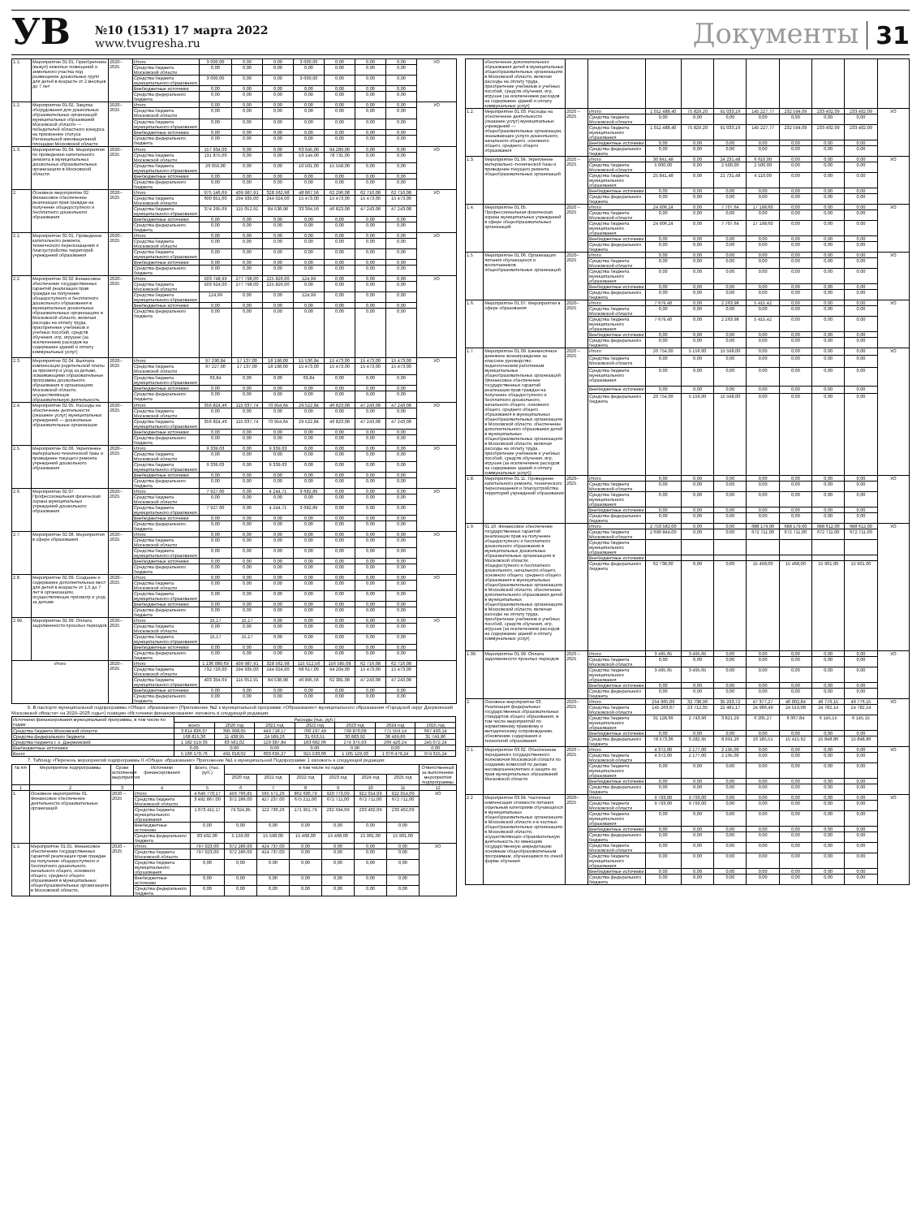УВ
№10 (1531) 17 марта 2022
www.tvugresha.ru
Документы
31
| 1.1. | Мероприятие 01.01. Приобретение (выкуп) нежилых помещений и земельного участка под размещение дошкольных групп для детей в возрасте от 2 месяцев до 7 лет | 2020–2025 | Итого | 3 000,00 | 0,00 | 0,00 | 3 000,00 | 0,00 | 0,00 | 0,00 | УО |
| | | | Средства бюджета Московской области | 0,00 | 0,00 | 0,00 | 0,00 | 0,00 | 0,00 | 0,00 | |
| | | | Средства бюджета муниципального образования | 3 000,00 | 0,00 | 0,00 | 3 000,00 | 0,00 | 0,00 | 0,00 | |
| | | | Внебюджетные источники | 0,00 | 0,00 | 0,00 | 0,00 | 0,00 | 0,00 | 0,00 | |
| | | | Средства федерального бюджета | 0,00 | 0,00 | 0,00 | 0,00 | 0,00 | 0,00 | 0,00 | |
| 1.2. | Мероприятие 01.02. Закупка оборудования для дошкольных образовательных организаций муниципальных образований Московской области — победителей областного конкурса на присвоение статуса Региональной инновационной площадки Московской области | 2020–2025 | Итого | 0,00 | 0,00 | 0,00 | 0,00 | 0,00 | 0,00 | 0,00 | УО |
| | | | Средства бюджета Московской области | 0,00 | 0,00 | 0,00 | 0,00 | 0,00 | 0,00 | 0,00 | |
| | | | Средства бюджета муниципального образования | 0,00 | 0,00 | 0,00 | 0,00 | 0,00 | 0,00 | 0,00 | |
| | | | Внебюджетные источники | 0,00 | 0,00 | 0,00 | 0,00 | 0,00 | 0,00 | 0,00 | |
| | | | Средства федерального бюджета | 0,00 | 0,00 | 0,00 | 0,00 | 0,00 | 0,00 | 0,00 | |
| 1.3. | Мероприятие 01.04. Мероприятия по проведению капитального ремонта в муниципальных дошкольных образовательных организациях в Московской области | 2020–2025 | Итого | 157 934,00 | 0,00 | 0,00 | 63 645,00 | 94 289,00 | 0,00 | 0,00 | УО |
| | | | Средства бюджета Московской области | 131 875,00 | 0,00 | 0,00 | 53 144,00 | 78 731,00 | 0,00 | 0,00 | |
| | | | Средства бюджета муниципального образования | 26 059,00 | 0,00 | 0,00 | 10 501,00 | 15 558,00 | 0,00 | 0,00 | |
| | | | Внебюджетные источники | 0,00 | 0,00 | 0,00 | 0,00 | 0,00 | 0,00 | 0,00 | |
| | | | Средства федерального бюджета | 0,00 | 0,00 | 0,00 | 0,00 | 0,00 | 0,00 | 0,00 | |
| 2. | Основное мероприятие 02. Финансовое обеспечение реализации прав граждан на получение общедоступного и бесплатного дошкольного образования | 2020–2025 | Итого | 975 146,69 | 409 987,91 | 328 562,98 | 48 867,56 | 62 296,08 | 62 716,08 | 62 716,08 | УО |
| | | | Средства бюджета Московской области | 600 851,00 | 294 935,00 | 244 024,00 | 15 473,00 | 15 473,00 | 15 473,00 | 15 473,00 | |
| | | | Средства бюджета муниципального образования | 374 295,69 | 115 052,91 | 84 538,98 | 33 394,56 | 46 823,08 | 47 243,08 | 47 243,08 | |
| | | | Внебюджетные источники | 0,00 | 0,00 | 0,00 | 0,00 | 0,00 | 0,00 | 0,00 | |
| | | | Средства федерального бюджета | 0,00 | 0,00 | 0,00 | 0,00 | 0,00 | 0,00 | 0,00 | |
| 2.1. | Мероприятие 02.01. Проведение капитального ремонта, технического переоснащения и благоустройства территорий учреждений образования | 2020–2025 | Итого | 0,00 | 0,00 | 0,00 | 0,00 | 0,00 | 0,00 | 0,00 | УО |
| | | | Средства бюджета Московской области | 0,00 | 0,00 | 0,00 | 0,00 | 0,00 | 0,00 | 0,00 | |
| | | | Средства бюджета муниципального образования | 0,00 | 0,00 | 0,00 | 0,00 | 0,00 | 0,00 | 0,00 | |
| | | | Внебюджетные источники | 0,00 | 0,00 | 0,00 | 0,00 | 0,00 | 0,00 | 0,00 | |
| | | | Средства федерального бюджета | 0,00 | 0,00 | 0,00 | 0,00 | 0,00 | 0,00 | 0,00 | |
| 2.2. | Мероприятие 02.02 Финансовое обеспечение государственных гарантий реализации прав граждан на получение общедоступного и бесплатного дошкольного образования в муниципальных дошкольных образовательных организациях в Московской области, включая расходы на оплату труда, приобретение учебников и учебных пособий, средств обучения, игр, игрушек (за исключением расходов на содержание зданий и оплату коммунальных услуг) | 2020–2025 | Итого | 503 748,99 | 277 798,00 | 225 826,00 | 124,99 | 0,00 | 0,00 | 0,00 | УО |
| | | | Средства бюджета Московской области | 503 624,00 | 277 798,00 | 225 826,00 | 0,00 | 0,00 | 0,00 | 0,00 | |
| | | | Средства бюджета муниципального образования | 124,99 | 0,00 | 0,00 | 124,99 | 0,00 | 0,00 | 0,00 | |
| | | | Внебюджетные источники | 0,00 | 0,00 | 0,00 | 0,00 | 0,00 | 0,00 | 0,00 | |
| | | | Средства федерального бюджета | 0,00 | 0,00 | 0,00 | 0,00 | 0,00 | 0,00 | 0,00 | |
| 2.3. | Мероприятие 02.04. Выплата компенсации родительской платы за присмотр и уход за детьми, осваивающими образовательные программы дошкольного образования в организациях Московской области, осуществляющих образовательную деятельность | 2020–2025 | Итого | 97 290,84 | 17 137,00 | 18 198,00 | 15 536,84 | 15 473,00 | 15 473,00 | 15 473,00 | УО |
| | | | Средства бюджета Московской области | 97 227,00 | 17 137,00 | 18 198,00 | 15 473,00 | 15 473,00 | 15 473,00 | 15 473,00 | |
| | | | Средства бюджета муниципального образования | 63,84 | 0,00 | 0,00 | 63,84 | 0,00 | 0,00 | 0,00 | |
| | | | Внебюджетные источники | 0,00 | 0,00 | 0,00 | 0,00 | 0,00 | 0,00 | 0,00 | |
| | | | Средства федерального бюджета | 0,00 | 0,00 | 0,00 | 0,00 | 0,00 | 0,00 | 0,00 | |
| 2.4. | Мероприятие 02.05. Расходы на обеспечение деятельности (оказание услуг) муниципальных учреждений — дошкольные образовательные организации | 2020–2025 | Итого | 356 824,46 | 115 037,74 | 70 954,64 | 29 522,84 | 46 823,08 | 47 243,08 | 47 243,08 | УО |
| | | | Средства бюджета Московской области | 0,00 | 0,00 | 0,00 | 0,00 | 0,00 | 0,00 | 0,00 | |
| | | | Средства бюджета муниципального образования | 356 824,46 | 115 037,74 | 70 954,64 | 29 522,84 | 46 823,08 | 47 243,08 | 47 243,08 | |
| | | | Внебюджетные источники | 0,00 | 0,00 | 0,00 | 0,00 | 0,00 | 0,00 | 0,00 | |
| | | | Средства федерального бюджета | 0,00 | 0,00 | 0,00 | 0,00 | 0,00 | 0,00 | 0,00 | |
| 2.5. | Мероприятие 02.06. Укрепление материально-технической базы и проведение текущего ремонта учреждений дошкольного образования | 2020–2025 | Итого | 9 339,63 | 0,00 | 9 339,63 | 0,00 | 0,00 | 0,00 | 0,00 | УО |
| | | | Средства бюджета Московской области | 0,00 | 0,00 | 0,00 | 0,00 | 0,00 | 0,00 | 0,00 | |
| | | | Средства бюджета муниципального образования | 9 339,63 | 0,00 | 9 339,63 | 0,00 | 0,00 | 0,00 | 0,00 | |
| | | | Внебюджетные источники | 0,00 | 0,00 | 0,00 | 0,00 | 0,00 | 0,00 | 0,00 | |
| | | | Средства федерального бюджета | 0,00 | 0,00 | 0,00 | 0,00 | 0,00 | 0,00 | 0,00 | |
| 2.6. | Мероприятие 02.07. Профессиональная физическая охрана муниципальных учреждений дошкольного образования | 2020–2025 | Итого | 7 927,60 | 0,00 | 4 244,71 | 3 682,89 | 0,00 | 0,00 | 0,00 | УО |
| | | | Средства бюджета Московской области | 0,00 | 0,00 | 0,00 | 0,00 | 0,00 | 0,00 | 0,00 | |
| | | | Средства бюджета муниципального образования | 7 927,60 | 0,00 | 4 244,71 | 3 682,89 | 0,00 | 0,00 | 0,00 | |
| | | | Внебюджетные источники | 0,00 | 0,00 | 0,00 | 0,00 | 0,00 | 0,00 | 0,00 | |
| | | | Средства федерального бюджета | 0,00 | 0,00 | 0,00 | 0,00 | 0,00 | 0,00 | 0,00 | |
| 2.7. | Мероприятие 02.08. Мероприятия в сфере образования | 2020–2025 | Итого | 0,00 | 0,00 | 0,00 | 0,00 | 0,00 | 0,00 | 0,00 | УО |
| | | | Средства бюджета Московской области | 0,00 | 0,00 | 0,00 | 0,00 | 0,00 | 0,00 | 0,00 | |
| | | | Средства бюджета муниципального образования | 0,00 | 0,00 | 0,00 | 0,00 | 0,00 | 0,00 | 0,00 | |
| | | | Внебюджетные источники | 0,00 | 0,00 | 0,00 | 0,00 | 0,00 | 0,00 | 0,00 | |
| | | | Средства федерального бюджета | 0,00 | 0,00 | 0,00 | 0,00 | 0,00 | 0,00 | 0,00 | |
| 2.8. | Мероприятие 02.09. Создание и содержание дополнительных мест для детей в возрасте от 1,5 до 7 лет в организациях, осуществляющих присмотр и уход за детьми | 2020–2025 | Итого | 0,00 | 0,00 | 0,00 | 0,00 | 0,00 | 0,00 | 0,00 | УО |
| | | | Средства бюджета Московской области | 0,00 | 0,00 | 0,00 | 0,00 | 0,00 | 0,00 | 0,00 | |
| | | | Средства бюджета муниципального образования | 0,00 | 0,00 | 0,00 | 0,00 | 0,00 | 0,00 | 0,00 | |
| | | | Внебюджетные источники | 0,00 | 0,00 | 0,00 | 0,00 | 0,00 | 0,00 | 0,00 | |
| | | | Средства федерального бюджета | 0,00 | 0,00 | 0,00 | 0,00 | 0,00 | 0,00 | 0,00 | |
| 2.99. | Мероприятие 02.99. Оплата задолженности прошлых периодов | 2020–2025 | Итого | 15,17 | 15,17 | 0,00 | 0,00 | 0,00 | 0,00 | 0,00 | УО |
| | | | Средства бюджета Московской области | 0,00 | 0,00 | 0,00 | 0,00 | 0,00 | 0,00 | 0,00 | |
| | | | Средства бюджета муниципального образования | 15,17 | 15,17 | 0,00 | 0,00 | 0,00 | 0,00 | 0,00 | |
| | | | Внебюджетные источники | 0,00 | 0,00 | 0,00 | 0,00 | 0,00 | 0,00 | 0,00 | |
| | | | Средства федерального бюджета | 0,00 | 0,00 | 0,00 | 0,00 | 0,00 | 0,00 | 0,00 | |
| Итого | | 2020–2025 | Итого | 1 136 080,69 | 409 987,91 | 328 562,98 | 115 512,56 | 156 585,08 | 62 716,08 | 62 716,08 | |
| | | | Средства бюджета Московской области | 732 726,00 | 294 935,00 | 244 024,00 | 68 617,00 | 94 204,00 | 15 473,00 | 15 473,00 | |
| | | | Средства бюджета муниципального образования | 403 354,69 | 115 052,91 | 84 538,98 | 46 895,56 | 62 381,08 | 47 243,08 | 47 243,08 | |
| | | | Внебюджетные источники | 0,00 | 0,00 | 0,00 | 0,00 | 0,00 | 0,00 | 0,00 | |
| | | | Средства федерального бюджета | 0,00 | 0,00 | 0,00 | 0,00 | 0,00 | 0,00 | 0,00 | |
6. В паспорте муниципальной подпрограммы «Общее образование» (Приложение №2 к муниципальной программе «Образование» муниципального образования «Городской округ Дзержинский Московской области» на 2020–2025 годы») позицию «Источники финансирования» изложить в следующей редакции:
| Источники финансирования муниципальной программы, в том числе по годам: | Расходы (тыс. руб.) | | | | | | |
| --- | --- | --- | --- | --- | --- | --- | --- |
| | всего | 2020 год | 2021 год | 2022 год | 2023 год | 2024 год | 2025 год |
| Средства бюджета Московской области | 3 814 836,07 | 395 998,05 | 449 718,17 | 700 197,49 | 799 870,08 | 771 559,14 | 697 493,14 |
| Средства федерального бюджета | 168 815,36 | 11 438,95 | 24 589,26 | 31 653,51 | 30 883,92 | 38 499,86 | 31 749,86 |
| Средства бюджета г. о. Дзержинский | 1 182 519,33 | 83 581,02 | 129 387,84 | 183 682,06 | 274 375,93 | 266 420,24 | 245 072,24 |
| Внебюджетные источники | 0,00 | 0,00 | 0,00 | 0,00 | 0,00 | 0,00 | 0,00 |
| Всего | 5 166 170,76 | 491 018,02 | 603 695,27 | 915 533,06 | 1 105 129,93 | 1 076 479,24 | 974 315,24 |
7. Таблицу «Перечень мероприятий подпрограммы II «Общее образование» Приложение №1 к муниципальной Подпрограмме 1 изложить в следующей редакции:
| № п/п | Мероприятие подпрограммы | Сроки исполнения мероприятия | Источники финансирования | Всего, (тыс. руб.) | в том числе по годам: | | | | | | Ответственный за выполнение мероприятия подпрограммы |
| --- | --- | --- | --- | --- | --- | --- | --- | --- | --- | --- | --- |
| | | | | | 2020 год | 2021 год | 2022 год | 2023 год | 2024 год | 2025 год | |
| 1 | 2 | 3 | 4 | 5 | 6 | 7 | 8 | 9 | 10 | 11 | 12 |
| 1. | Основное мероприятие 01. Финансовое обеспечение деятельности образовательных организаций | 2020 –2025 | Итого | 4 649 770,17 | 456 766,85 | 565 571,26 | 862 630,79 | 920 773,09 | 922 014,09 | 922 014,09 | УО |
| | | | Средства бюджета Московской области | 3 492 867,00 | 372 286,00 | 427 237,00 | 675 211,00 | 672 711,00 | 672 711,00 | 672 711,00 | |
| | | | Средства бюджета муниципального образования | 1 073 411,17 | 79 324,85 | 122 736,26 | 171 951,79 | 232 594,09 | 233 402,09 | 233 402,09 | |
| | | | Внебюджетные источники | 0,00 | 0,00 | 0,00 | 0,00 | 0,00 | 0,00 | 0,00 | |
| | | | Средства федерального бюджета | 83 492,00 | 5 156,00 | 15 598,00 | 15 468,00 | 15 468,00 | 15 901,00 | 15 901,00 | |
| 1.1. | Мероприятие 01.01. Финансовое обеспечение государственных гарантий реализации прав граждан на получение общедоступного и бесплатного дошкольного, начального общего, основного общего, среднего общего образования в муниципальных общеобразовательных организациях в Московской области, | 2020 –2025 | Итого | 797 023,00 | 372 286,00 | 424 737,00 | 0,00 | 0,00 | 0,00 | 0,00 | УО |
| | | | Средства бюджета Московской области | 797 023,00 | 372 286,00 | 424 737,00 | 0,00 | 0,00 | 0,00 | 0,00 | |
| | | | Средства бюджета муниципального образования | 0,00 | 0,00 | 0,00 | 0,00 | 0,00 | 0,00 | 0,00 | |
| | | | Внебюджетные источники | 0,00 | 0,00 | 0,00 | 0,00 | 0,00 | 0,00 | 0,00 | |
| | | | Средства федерального бюджета | 0,00 | 0,00 | 0,00 | 0,00 | 0,00 | 0,00 | 0,00 | |
| | обеспечение дополнительного образования детей в муниципальных общеобразовательных организациях в Московской области, включая расходы на оплату труда, приобретение учебников и учебных пособий, средств обучения, игр, игрушек (за исключением расходов на содержание зданий и оплату коммунальных услуг) | | | | | | | | | | |
| 1.2. | Мероприятие 01.03. Расходы на обеспечение деятельности (оказание услуг) муниципальных учреждений — общеобразовательные организации, оказывающие услуги дошкольного, начального общего, основного общего, среднего общего образования | 2020 –2025 | Итого | 1 011 488,40 | 75 829,20 | 91 033,16 | 145 227,77 | 232 594,09 | 233 402,09 | 233 402,09 | УО |
| | | | Средства бюджета Московской области | 0,00 | 0,00 | 0,00 | 0,00 | 0,00 | 0,00 | 0,00 | |
| | | | Средства бюджета муниципального образования | 1 011 488,40 | 75 829,20 | 91 033,16 | 145 227,77 | 232 594,09 | 233 402,09 | 233 402,09 | |
| | | | Внебюджетные источники | 0,00 | 0,00 | 0,00 | 0,00 | 0,00 | 0,00 | 0,00 | |
| | | | Средства федерального бюджета | 0,00 | 0,00 | 0,00 | 0,00 | 0,00 | 0,00 | 0,00 | |
| 1.3. | Мероприятие 01.04. Укрепление материально–технической базы и проведение текущего ремонта общеобразовательных организаций | 2020 –2025 | Итого | 30 841,48 | 0,00 | 24 231,48 | 6 610,00 | 0,00 | 0,00 | 0,00 | УО |
| | | | Средства бюджета Московской области | 5 000,00 | 0,00 | 2 500,00 | 2 500,00 | 0,00 | 0,00 | 0,00 | |
| | | | Средства бюджета муниципального образования | 25 841,48 | 0,00 | 21 731,48 | 4 110,00 | 0,00 | 0,00 | 0,00 | |
| | | | Внебюджетные источники | 0,00 | 0,00 | 0,00 | 0,00 | 0,00 | 0,00 | 0,00 | |
| | | | Средства федерального бюджета | 0,00 | 0,00 | 0,00 | 0,00 | 0,00 | 0,00 | 0,00 | |
| 1.4. | Мероприятие 01.05. Профессиональная физическая охрана муниципальных учреждений в сфере общеобразовательных организаций | 2020 –2025 | Итого | 24 906,24 | 0,00 | 7 707,64 | 17 198,60 | 0,00 | 0,00 | 0,00 | УО |
| | | | Средства бюджета Московской области | 0,00 | 0,00 | 0,00 | 0,00 | 0,00 | 0,00 | 0,00 | |
| | | | Средства бюджета муниципального образования | 24 906,24 | 0,00 | 7 707,64 | 17 198,60 | 0,00 | 0,00 | 0,00 | |
| | | | Внебюджетные источники | 0,00 | 0,00 | 0,00 | 0,00 | 0,00 | 0,00 | 0,00 | |
| | | | Средства федерального бюджета | 0,00 | 0,00 | 0,00 | 0,00 | 0,00 | 0,00 | 0,00 | |
| 1.5 | Мероприятие 01.06. Организация питания обучающихся и воспитанников общеобразовательных организаций | 2020–2025 | Итого | 0,00 | 0,00 | 0,00 | 0,00 | 0,00 | 0,00 | 0,00 | УО |
| | | | Средства бюджета Московской области | 0,00 | 0,00 | 0,00 | 0,00 | 0,00 | 0,00 | 0,00 | |
| | | | Средства бюджета муниципального образования | 0,00 | 0,00 | 0,00 | 0,00 | 0,00 | 0,00 | 0,00 | |
| | | | Внебюджетные источники | 0,00 | 0,00 | 0,00 | 0,00 | 0,00 | 0,00 | 0,00 | |
| | | | Средства федерального бюджета | 0,00 | 0,00 | 0,00 | 0,00 | 0,00 | 0,00 | 0,00 | |
| 1.6. | Мероприятие 01.07. Мероприятия в сфере образования | 2020–2025 | Итого | 7 679,40 | 0,00 | 2 263,98 | 5 415,42 | 0,00 | 0,00 | 0,00 | УО |
| | | | Средства бюджета Московской области | 0,00 | 0,00 | 0,00 | 0,00 | 0,00 | 0,00 | 0,00 | |
| | | | Средства бюджета муниципального образования | 7 679,40 | 0,00 | 2 263,98 | 5 415,42 | 0,00 | 0,00 | 0,00 | |
| | | | Внебюджетные источники | 0,00 | 0,00 | 0,00 | 0,00 | 0,00 | 0,00 | 0,00 | |
| | | | Средства федерального бюджета | 0,00 | 0,00 | 0,00 | 0,00 | 0,00 | 0,00 | 0,00 | |
| 1.7. | Мероприятие 01.09. Ежемесячное денежное вознаграждение за классное руководство педагогическим работникам муниципальных общеобразовательных организаций (Финансовое обеспечение государственных гарантий реализации прав граждан на получение общедоступного и бесплатного дошкольного, начального общего, основного общего, среднего общего образования в муниципальных общеобразовательных организациях в Московской области, обеспечение дополнительного образования детей в муниципальных общеобразовательных организациях в Московской области, включая расходы на оплату труда, приобретение учебников и учебных пособий, средств обучения, игр, игрушек (за исключением расходов на содержание зданий и оплату коммунальных услуг)) | 2020 –2025 | Итого | 20 754,00 | 5 156,00 | 15 598,00 | 0,00 | 0,00 | 0,00 | 0,00 | УО |
| | | | Средства бюджета Московской области | 0,00 | 0,00 | 0,00 | 0,00 | 0,00 | 0,00 | 0,00 | |
| | | | Средства бюджета муниципального образования | 0,00 | 0,00 | 0,00 | 0,00 | 0,00 | 0,00 | 0,00 | |
| | | | Внебюджетные источники | 0,00 | 0,00 | 0,00 | 0,00 | 0,00 | 0,00 | 0,00 | |
| | | | Средства федерального бюджета | 20 754,00 | 5 156,00 | 15 598,00 | 0,00 | 0,00 | 0,00 | 0,00 | |
| 1.8. | Мероприятие 01.11. Проведение капитального ремонта, технического переоснащения и благоустройства территорий учреждений образования | 2020–2025 | Итого | 0,00 | 0,00 | 0,00 | 0,00 | 0,00 | 0,00 | 0,00 | УО |
| | | | Средства бюджета Московской области | 0,00 | 0,00 | 0,00 | 0,00 | 0,00 | 0,00 | 0,00 | |
| | | | Средства бюджета муниципального образования | 0,00 | 0,00 | 0,00 | 0,00 | 0,00 | 0,00 | 0,00 | |
| | | | Внебюджетные источники | 0,00 | 0,00 | 0,00 | 0,00 | 0,00 | 0,00 | 0,00 | |
| | | | Средства федерального бюджета | 0,00 | 0,00 | 0,00 | 0,00 | 0,00 | 0,00 | 0,00 | |
| 1.9. | 01.16. Финансовое обеспечение государственных гарантий реализации прав на получение общедоступного и бесплатного дошкольного образования в муниципальных дошкольных образовательных организациях в Московской области, общедоступного и бесплатного дошкольного, начального общего, основного общего, среднего общего образования в муниципальных общеобразовательных организациях в Московской области, обеспечение дополнительного образования детей в муниципальных общеобразовательных организациях в Московской области, включая расходы на оплату труда, приобретение учебников и учебных пособий, средств обучения, игр, игрушек (за исключением расходов на содержание зданий и оплату коммунальных услуг) | | Итого | 2 753 582,00 | 0,00 | 0,00 | 688 179,00 | 688 179,00 | 688 612,00 | 688 612,00 | УО |
| | | | Средства бюджета Московской области | 2 690 844,00 | 0,00 | 0,00 | 672 711,00 | 672 711,00 | 672 711,00 | 672 711,00 | |
| | | | Средства бюджета муниципального образования | | | | | | | | |
| | | | Внебюджетные источники | | | | | | | | |
| | | | Средства федерального бюджета | 62 738,00 | 0,00 | 0,00 | 15 468,00 | 15 468,00 | 15 901,00 | 15 901,00 | |
| 1.99. | Мероприятие 01.99. Оплата задолженности прошлых периодов | 2020 –2025 | Итого | 3 495,65 | 3 495,65 | 0,00 | 0,00 | 0,00 | 0,00 | 0,00 | УО |
| | | | Средства бюджета Московской области | 0,00 | 0,00 | 0,00 | 0,00 | 0,00 | 0,00 | 0,00 | |
| | | | Средства бюджета муниципального образования | 3 495,65 | 3 495,65 | 0,00 | 0,00 | 0,00 | 0,00 | 0,00 | |
| | | | Внебюджетные источники | 0,00 | 0,00 | 0,00 | 0,00 | 0,00 | 0,00 | 0,00 | |
| | | | Средства федерального бюджета | 0,00 | 0,00 | 0,00 | 0,00 | 0,00 | 0,00 | 0,00 | |
| 2. | Основное мероприятие 03. Реализация федеральных государственных образовательных стандартов общего образования, в том числе мероприятий по нормативному правовому и методическому сопровождению, обновлению содержания и технологий образования | 2020–2025 | Итого | 254 965,09 | 32 738,96 | 35 293,72 | 47 377,27 | 46 002,84 | 46 776,15 | 46 776,15 | УО |
| | | | Средства бюджета Московской области | 145 263,07 | 23 712,05 | 22 481,17 | 24 986,49 | 24 519,08 | 24 782,14 | 24 782,14 | |
| | | | Средства бюджета муниципального образования | 31 128,66 | 2 743,96 | 3 821,29 | 6 205,27 | 6 067,84 | 6 145,15 | 6 145,15 | |
| | | | Внебюджетные источники | 0,00 | 0,00 | 0,00 | 0,00 | 0,00 | 0,00 | 0,00 | |
| | | | Средства федерального бюджета | 78 573,36 | 6 282,95 | 8 991,26 | 16 185,51 | 15 415,92 | 15 848,86 | 15 848,86 | |
| 2.1. | Мероприятие 03.02. Обеспечение переданного государственного полномочия Московской области по созданию комиссий по делам несовершеннолетних и защите их прав муниципальных образований Московской области | 2020 –2025 | Итого | 4 372,00 | 2 177,00 | 2 195,00 | 0,00 | 0,00 | 0,00 | 0,00 | УО |
| | | | Средства бюджета Московской области | 4 372,00 | 2 177,00 | 2 195,00 | 0,00 | 0,00 | 0,00 | 0,00 | |
| | | | Средства бюджета муниципального образования | 0,00 | 0,00 | 0,00 | 0,00 | 0,00 | 0,00 | 0,00 | |
| | | | Внебюджетные источники | 0,00 | 0,00 | 0,00 | 0,00 | 0,00 | 0,00 | 0,00 | |
| | | | Средства федерального бюджета | 0,00 | 0,00 | 0,00 | 0,00 | 0,00 | 0,00 | 0,00 | |
| 2.2 | Мероприятие 03.04. Частичная компенсация стоимости питания отдельным категориям обучающихся в муниципальных общеобразовательных организациях в Московской области и в частных общеобразовательных организациях в Московской области, осуществляющих образовательную деятельность по имеющим государственную аккредитацию основным общеобразовательным программам, обучающимся по очной форме обучения | 2020–2025 | Итого | 9 793,00 | 9 793,00 | 0,00 | 0,00 | 0,00 | 0,00 | 0,00 | УО |
| | | | Средства бюджета Московской области | 9 793,00 | 9 793,00 | 0,00 | 0,00 | 0,00 | 0,00 | 0,00 | |
| | | | Средства бюджета муниципального образования | 0,00 | 0,00 | 0,00 | 0,00 | 0,00 | 0,00 | 0,00 | |
| | | | Внебюджетные источники | 0,00 | 0,00 | 0,00 | 0,00 | 0,00 | 0,00 | 0,00 | |
| | | | Средства федерального бюджета | 0,00 | 0,00 | 0,00 | 0,00 | 0,00 | 0,00 | 0,00 | |
| | | | Средства бюджета Московской области | 0,00 | 0,00 | 0,00 | 0,00 | 0,00 | 0,00 | 0,00 | |
| | | | Средства бюджета муниципального образования | 0,00 | 0,00 | 0,00 | 0,00 | 0,00 | 0,00 | 0,00 | |
| | | | Внебюджетные источники | 0,00 | 0,00 | 0,00 | 0,00 | 0,00 | 0,00 | 0,00 | |
| | | | Средства федерального бюджета | 0,00 | 0,00 | 0,00 | 0,00 | 0,00 | 0,00 | 0,00 | |